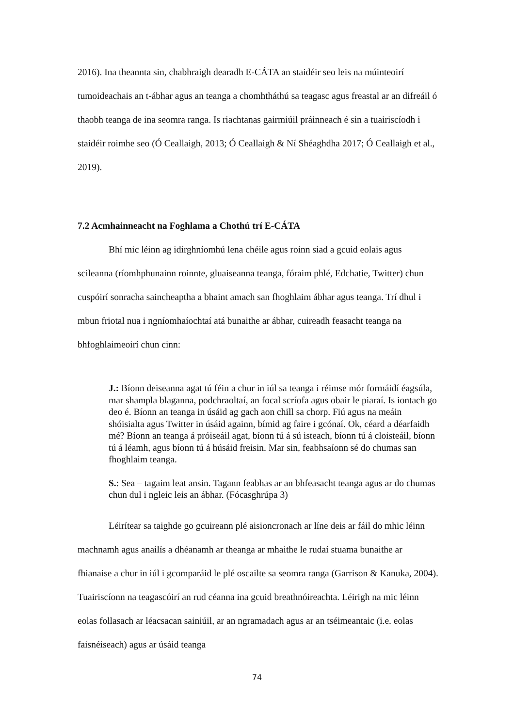2016). Ina theannta sin, chabhraigh dearadh E-CÁTA an staidéir seo leis na múinteoirí tumoideachais an t-ábhar agus an teanga a chomhtháthú sa teagasc agus freastal ar an difreáil ó thaobh teanga de ina seomra ranga. Is riachtanas gairmiúil práinneach é sin a tuairiscíodh i staidéir roimhe seo (Ó Ceallaigh, 2013; Ó Ceallaigh & Ní Shéaghdha 2017; Ó Ceallaigh et al., 2019).
7.2 Acmhainneacht na Foghlama a Chothú trí E-CÁTA
Bhí mic léinn ag idirghníomhú lena chéile agus roinn siad a gcuid eolais agus scileanna (ríomhphunainn roinnte, gluaiseanna teanga, fóraim phlé, Edchatie, Twitter) chun cuspóirí sonracha saincheaptha a bhaint amach san fhoghlaim ábhar agus teanga. Trí dhul i mbun friotal nua i ngníomhaíochtaí atá bunaithe ar ábhar, cuireadh feasacht teanga na bhfoghlaimeoirí chun cinn:
J.: Bíonn deiseanna agat tú féin a chur in iúl sa teanga i réimse mór formáidí éagsúla, mar shampla blaganna, podchraoltaí, an focal scríofa agus obair le piaraí. Is iontach go deo é. Bíonn an teanga in úsáid ag gach aon chill sa chorp. Fiú agus na meáin shóisialta agus Twitter in úsáid againn, bímid ag faire i gcónaí. Ok, céard a déarfaidh mé? Bíonn an teanga á próiseáil agat, bíonn tú á sú isteach, bíonn tú á cloisteáil, bíonn tú á léamh, agus bíonn tú á húsáid freisin. Mar sin, feabhsaíonn sé do chumas san fhoghlaim teanga.
S.: Sea – tagaim leat ansin. Tagann feabhas ar an bhfeasacht teanga agus ar do chumas chun dul i ngleic leis an ábhar. (Fócasghrúpa 3)
Léirítear sa taighde go gcuireann plé aisioncronach ar líne deis ar fáil do mhic léinn machnamh agus anailís a dhéanamh ar theanga ar mhaithe le rudaí stuama bunaithe ar fhianaise a chur in iúl i gcomparáid le plé oscailte sa seomra ranga (Garrison & Kanuka, 2004). Tuairiscíonn na teagascóirí an rud céanna ina gcuid breathnóireachta. Léirigh na mic léinn eolas follasach ar léacsacan sainiúil, ar an ngramadach agus ar an tséimeantaic (i.e. eolas faisnéiseach) agus ar úsáid teanga
74